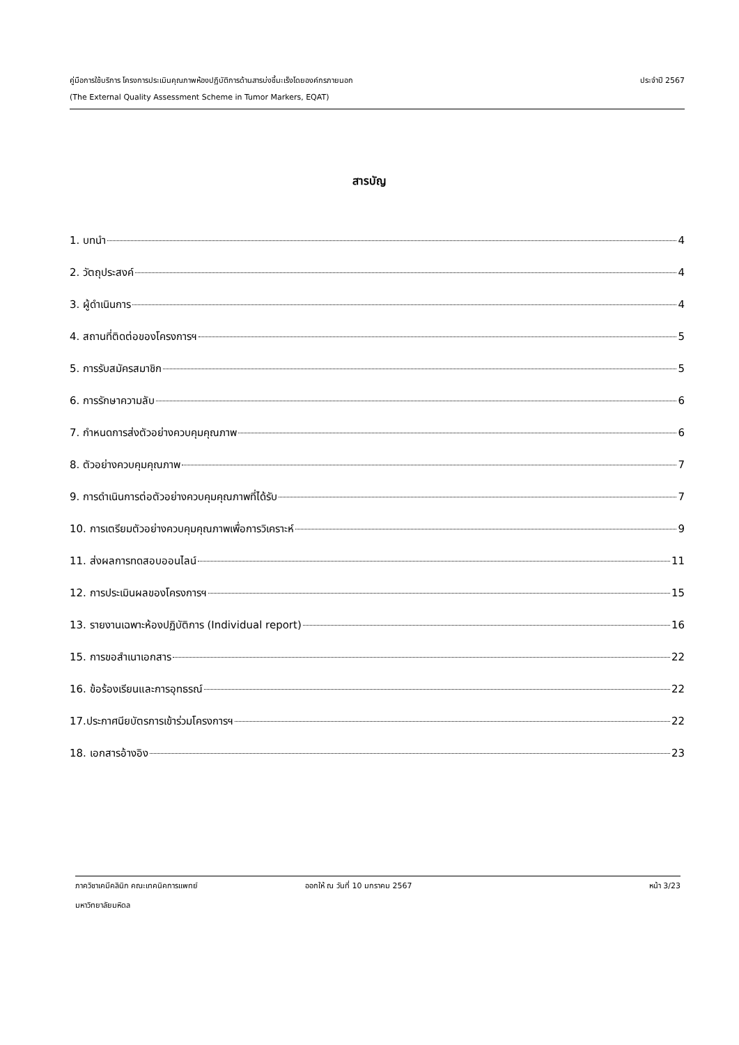คู่มือการใช้บริการ โครงการประเมินคุณภาพห้องปฏิบัติการด้านสารบ่งชี้มะเร็งโดยองค์กรภายนอก ประจำปี 2567
(The External Quality Assessment Scheme in Tumor Markers, EQAT)
สารบัญ
1. บทนำ 4
2. วัตถุประสงค์ 4
3. ผู้ดำเนินการ 4
4. สถานที่ติดต่อของโครงการฯ 5
5. การรับสมัครสมาชิก 5
6. การรักษาความลับ 6
7. กำหนดการส่งตัวอย่างควบคุมคุณภาพ 6
8. ตัวอย่างควบคุมคุณภาพ 7
9. การดำเนินการต่อตัวอย่างควบคุมคุณภาพที่ได้รับ 7
10. การเตรียมตัวอย่างควบคุมคุณภาพเพื่อการวิเคราะห์ 9
11. ส่งผลการทดสอบออนไลน์ 11
12. การประเมินผลของโครงการฯ 15
13. รายงานเฉพาะห้องปฏิบัติการ (Individual report) 16
15. การขอสำเนาเอกสาร 22
16. ข้อร้องเรียนและการอุทธรณ์ 22
17.ประกาศนียบัตรการเข้าร่วมโครงการฯ 22
18. เอกสารอ้างอิง 23
ภาควิชาเคมีคลินิก คณะเทคนิคการแพทย์ ออกให้ ณ วันที่ 10 มกราคม 2567 หน้า 3/23
มหาวิทยาลัยมหิดล